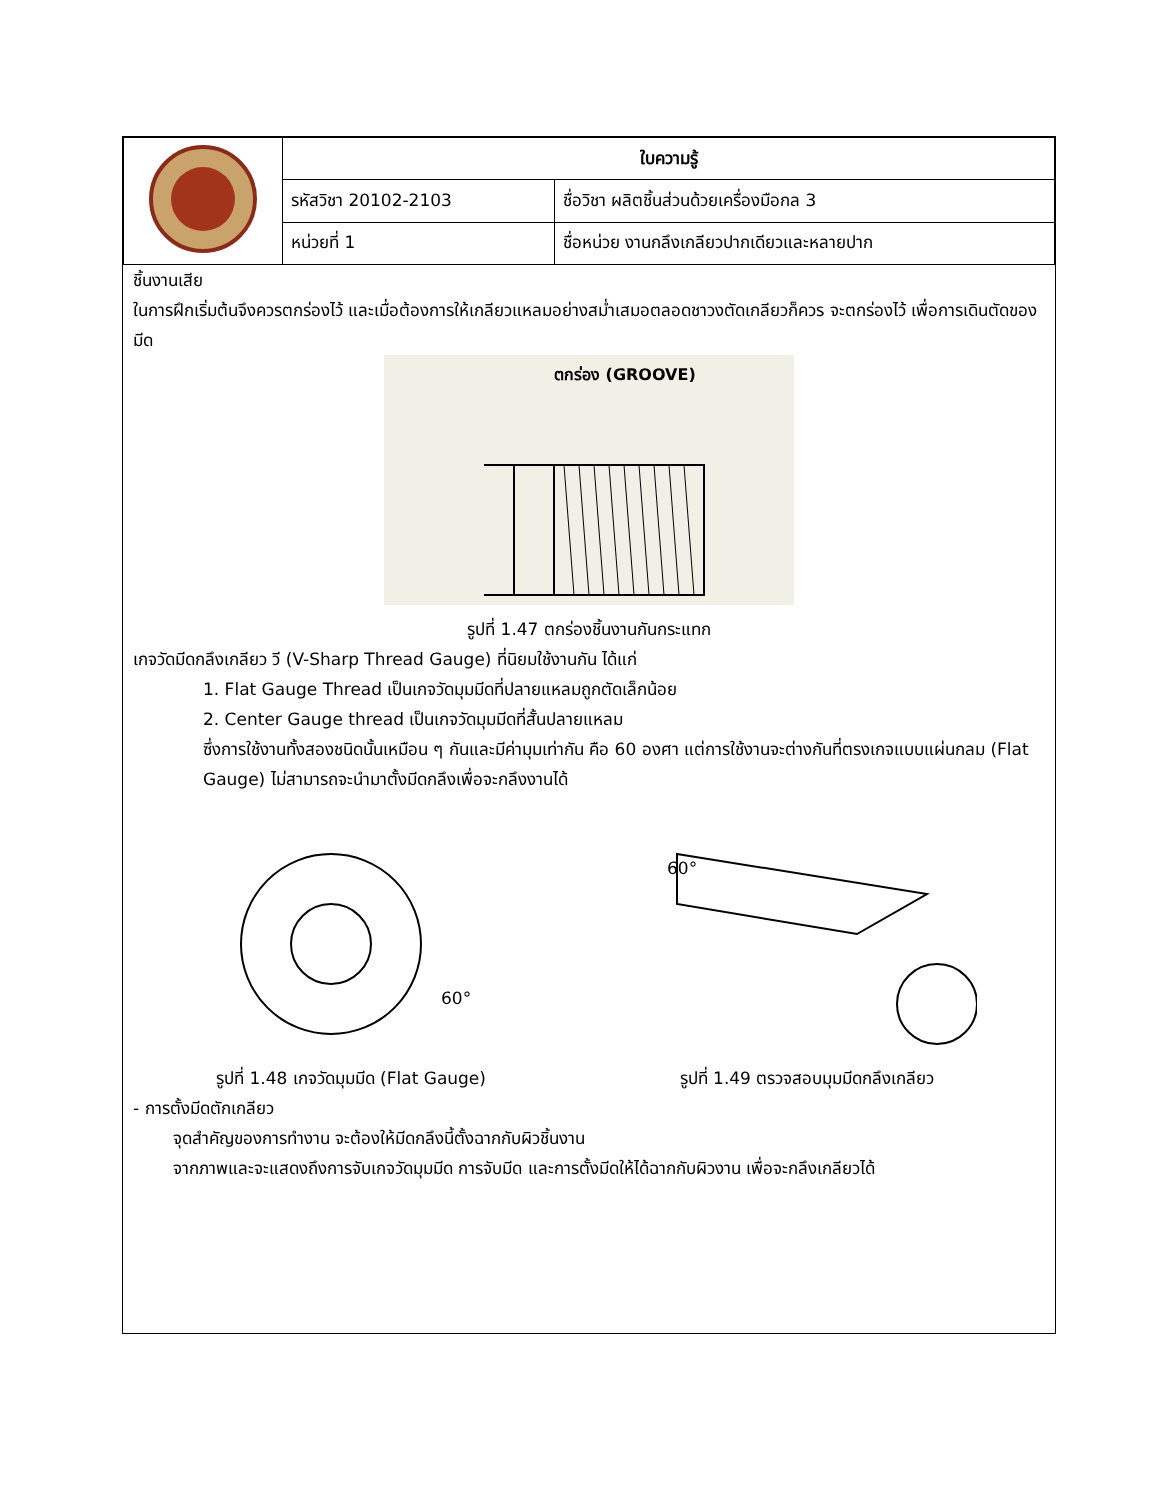| | ใบความรู้ | |
| | รหัสวิชา 20102-2103 | ชื่อวิชา ผลิตชิ้นส่วนด้วยเครื่องมือกล 3 |
| | หน่วยที่ 1 | ชื่อหน่วย งานกลึงเกลียวปากเดียวและหลายปาก |
ชิ้นงานเสีย
ในการฝึกเริ่มต้นจึงควรตกร่องไว้ และเมื่อต้องการให้เกลียวแหลมอย่างสม่ำเสมอตลอดชาวงตัดเกลียวก็ควร จะตกร่องไว้ เพื่อการเดินตัดของมีด
ตกร่อง (GROOVE)
รูปที่ 1.47 ตกร่องชิ้นงานกันกระแทก
เกจวัดมีดกลึงเกลียว วี (V-Sharp Thread Gauge) ที่นิยมใช้งานกัน ได้แก่
1. Flat Gauge Thread เป็นเกจวัดมุมมีดที่ปลายแหลมถูกตัดเล็กน้อย
2. Center Gauge thread เป็นเกจวัดมุมมีดที่สั้นปลายแหลม
ซึ่งการใช้งานทั้งสองชนิดนั้นเหมือน ๆ กันและมีค่ามุมเท่ากัน คือ 60 องศา แต่การใช้งานจะต่างกันที่ตรงเกจแบบแผ่นกลม (Flat Gauge) ไม่สามารถจะนำมาตั้งมีดกลึงเพื่อจะกลึงงานได้
60°
รูปที่ 1.48 เกจวัดมุมมีด (Flat Gauge)
60°
รูปที่ 1.49 ตรวจสอบมุมมีดกลึงเกลียว
- การตั้งมีดตักเกลียว
จุดสำคัญของการทำงาน จะต้องให้มีดกลึงนี้ตั้งฉากกับผิวชิ้นงาน
จากภาพและจะแสดงถึงการจับเกจวัดมุมมีด การจับมีด และการตั้งมีดให้ได้ฉากกับผิวงาน เพื่อจะกลึงเกลียวได้